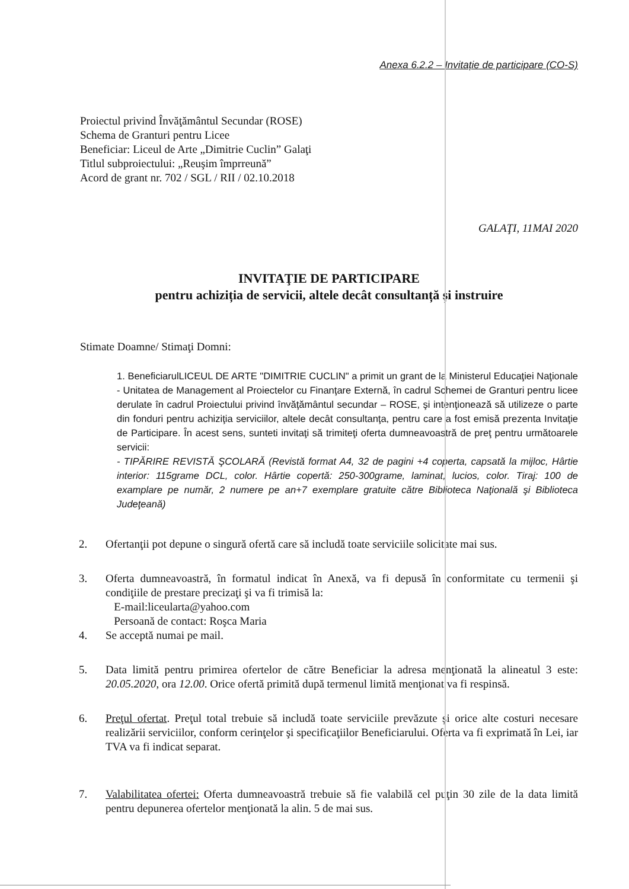Anexa 6.2.2 – Invitație de participare (CO-S)
Proiectul privind Învăţământul Secundar (ROSE)
Schema de Granturi pentru Licee
Beneficiar: Liceul de Arte „Dimitrie Cuclin” Galaţi
Titlul subproiectului: „Reuşim împrreună”
Acord de grant nr. 702 / SGL / RII / 02.10.2018
GALAŢI, 11MAI 2020
INVITAŢIE DE PARTICIPARE
pentru achiziția de servicii, altele decât consultanță și instruire
Stimate Doamne/ Stimaţi Domni:
1. BeneficiarulLICEUL DE ARTE "DIMITRIE CUCLIN" a primit un grant de la Ministerul Educaţiei Naţionale - Unitatea de Management al Proiectelor cu Finanţare Externă, în cadrul Schemei de Granturi pentru licee derulate în cadrul Proiectului privind învăţământul secundar – ROSE, şi intenţionează să utilizeze o parte din fonduri pentru achiziţia serviciilor, altele decât consultanţa, pentru care a fost emisă prezenta Invitaţie de Participare. În acest sens, sunteti invitaţi să trimiteţi oferta dumneavoastră de preţ pentru următoarele servicii:
- TIPĂRIRE REVISTĂ ŞCOLARĂ (Revistă format A4, 32 de pagini +4 coperta, capsată la mijloc, Hârtie interior: 115grame DCL, color. Hârtie copertă: 250-300grame, laminat, lucios, color. Tiraj: 100 de examplare pe număr, 2 numere pe an+7 exemplare gratuite către Biblioteca Naţională şi Biblioteca Judeţeană)
2. Ofertanţii pot depune o singură ofertă care să includă toate serviciile solicitate mai sus.
3. Oferta dumneavoastră, în formatul indicat în Anexă, va fi depusă în conformitate cu termenii şi condiţiile de prestare precizaţi şi va fi trimisă la:
E-mail:liceularta@yahoo.com
Persoană de contact: Roşca Maria
4. Se acceptă numai pe mail.
5. Data limită pentru primirea ofertelor de către Beneficiar la adresa menţionată la alineatul 3 este: 20.05.2020, ora 12.00. Orice ofertă primită după termenul limită menţionat va fi respinsă.
6. Preţul ofertat. Preţul total trebuie să includă toate serviciile prevăzute şi orice alte costuri necesare realizării serviciilor, conform cerinţelor şi specificaţiilor Beneficiarului. Oferta va fi exprimată în Lei, iar TVA va fi indicat separat.
7. Valabilitatea ofertei: Oferta dumneavoastră trebuie să fie valabilă cel puţin 30 zile de la data limită pentru depunerea ofertelor menţionată la alin. 5 de mai sus.